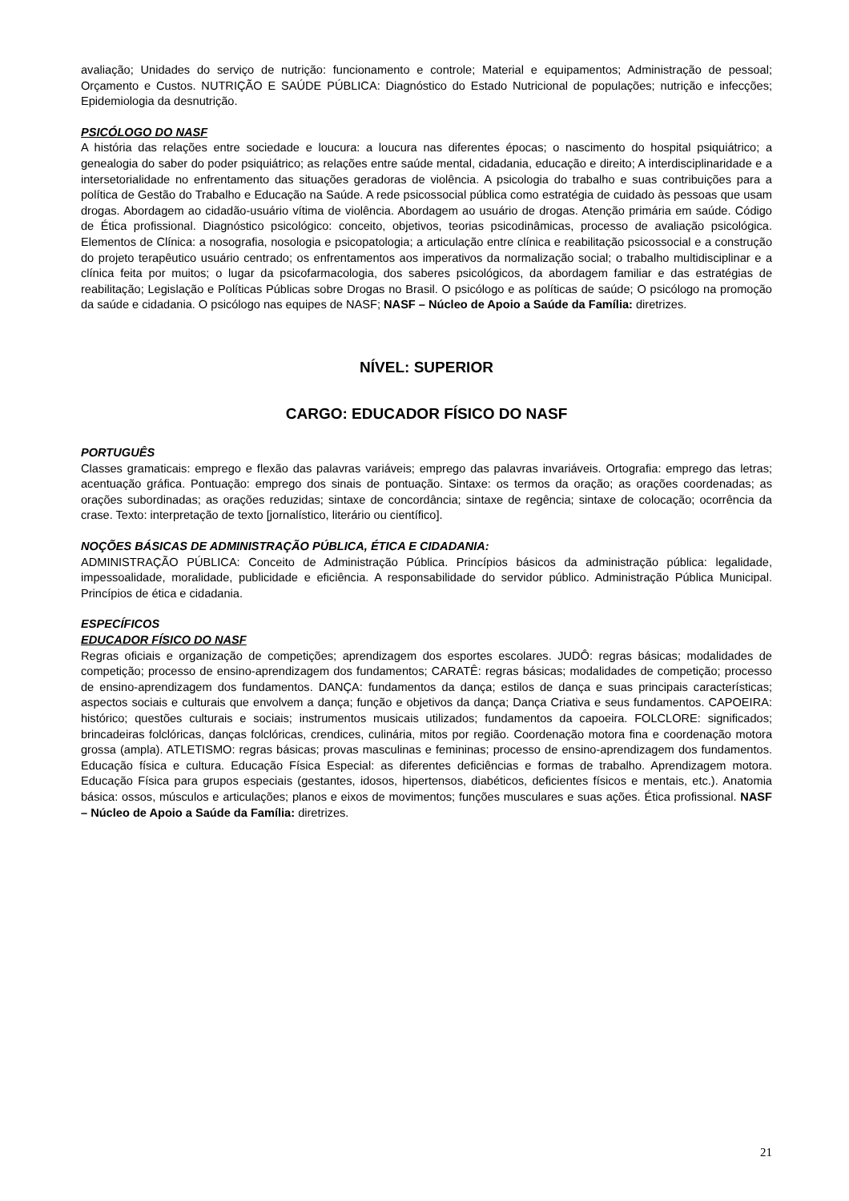avaliação; Unidades do serviço de nutrição: funcionamento e controle; Material e equipamentos; Administração de pessoal; Orçamento e Custos. NUTRIÇÃO E SAÚDE PÚBLICA: Diagnóstico do Estado Nutricional de populações; nutrição e infecções; Epidemiologia da desnutrição.
PSICÓLOGO DO NASF
A história das relações entre sociedade e loucura: a loucura nas diferentes épocas; o nascimento do hospital psiquiátrico; a genealogia do saber do poder psiquiátrico; as relações entre saúde mental, cidadania, educação e direito; A interdisciplinaridade e a intersetorialidade no enfrentamento das situações geradoras de violência. A psicologia do trabalho e suas contribuições para a política de Gestão do Trabalho e Educação na Saúde. A rede psicossocial pública como estratégia de cuidado às pessoas que usam drogas. Abordagem ao cidadão-usuário vítima de violência. Abordagem ao usuário de drogas. Atenção primária em saúde. Código de Ética profissional. Diagnóstico psicológico: conceito, objetivos, teorias psicodinâmicas, processo de avaliação psicológica. Elementos de Clínica: a nosografia, nosologia e psicopatologia; a articulação entre clínica e reabilitação psicossocial e a construção do projeto terapêutico usuário centrado; os enfrentamentos aos imperativos da normalização social; o trabalho multidisciplinar e a clínica feita por muitos; o lugar da psicofarmacologia, dos saberes psicológicos, da abordagem familiar e das estratégias de reabilitação; Legislação e Políticas Públicas sobre Drogas no Brasil. O psicólogo e as políticas de saúde; O psicólogo na promoção da saúde e cidadania. O psicólogo nas equipes de NASF; NASF – Núcleo de Apoio a Saúde da Família: diretrizes.
NÍVEL: SUPERIOR
CARGO: EDUCADOR FÍSICO DO NASF
PORTUGUÊS
Classes gramaticais: emprego e flexão das palavras variáveis; emprego das palavras invariáveis. Ortografia: emprego das letras; acentuação gráfica. Pontuação: emprego dos sinais de pontuação. Sintaxe: os termos da oração; as orações coordenadas; as orações subordinadas; as orações reduzidas; sintaxe de concordância; sintaxe de regência; sintaxe de colocação; ocorrência da crase. Texto: interpretação de texto [jornalístico, literário ou científico].
NOÇÕES BÁSICAS DE ADMINISTRAÇÃO PÚBLICA, ÉTICA E CIDADANIA:
ADMINISTRAÇÃO PÚBLICA: Conceito de Administração Pública. Princípios básicos da administração pública: legalidade, impessoalidade, moralidade, publicidade e eficiência. A responsabilidade do servidor público. Administração Pública Municipal. Princípios de ética e cidadania.
ESPECÍFICOS
EDUCADOR FÍSICO DO NASF
Regras oficiais e organização de competições; aprendizagem dos esportes escolares. JUDÔ: regras básicas; modalidades de competição; processo de ensino-aprendizagem dos fundamentos; CARATÊ: regras básicas; modalidades de competição; processo de ensino-aprendizagem dos fundamentos. DANÇA: fundamentos da dança; estilos de dança e suas principais características; aspectos sociais e culturais que envolvem a dança; função e objetivos da dança; Dança Criativa e seus fundamentos. CAPOEIRA: histórico; questões culturais e sociais; instrumentos musicais utilizados; fundamentos da capoeira. FOLCLORE: significados; brincadeiras folclóricas, danças folclóricas, crendices, culinária, mitos por região. Coordenação motora fina e coordenação motora grossa (ampla). ATLETISMO: regras básicas; provas masculinas e femininas; processo de ensino-aprendizagem dos fundamentos. Educação física e cultura. Educação Física Especial: as diferentes deficiências e formas de trabalho. Aprendizagem motora. Educação Física para grupos especiais (gestantes, idosos, hipertensos, diabéticos, deficientes físicos e mentais, etc.). Anatomia básica: ossos, músculos e articulações; planos e eixos de movimentos; funções musculares e suas ações. Ética profissional. NASF – Núcleo de Apoio a Saúde da Família: diretrizes.
21